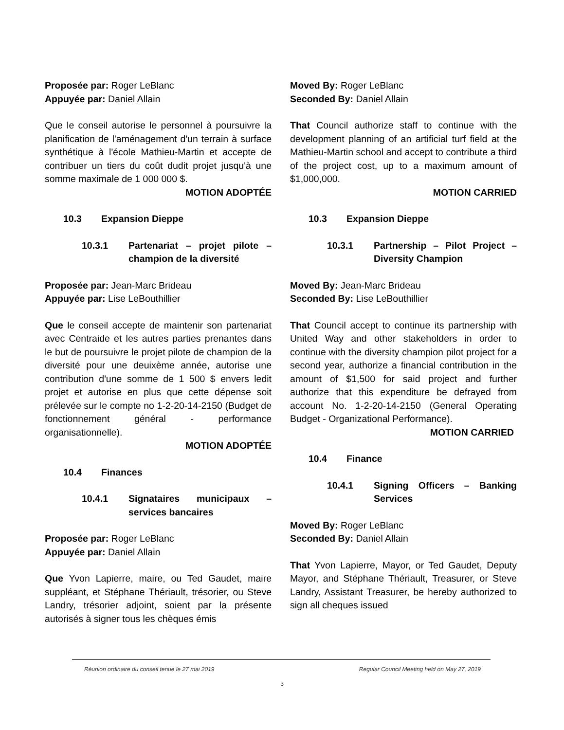Proposée par: Roger LeBlanc
Appuyée par: Daniel Allain
Que le conseil autorise le personnel à poursuivre la planification de l'aménagement d'un terrain à surface synthétique à l'école Mathieu-Martin et accepte de contribuer un tiers du coût dudit projet jusqu'à une somme maximale de 1 000 000 $.
MOTION ADOPTÉE
10.3 Expansion Dieppe
10.3.1 Partenariat – projet pilote – champion de la diversité
Proposée par: Jean-Marc Brideau
Appuyée par: Lise LeBouthillier
Que le conseil accepte de maintenir son partenariat avec Centraide et les autres parties prenantes dans le but de poursuivre le projet pilote de champion de la diversité pour une deuixème année, autorise une contribution d'une somme de 1 500 $ envers ledit projet et autorise en plus que cette dépense soit prélevée sur le compte no 1-2-20-14-2150 (Budget de fonctionnement général - performance organisationnelle).
MOTION ADOPTÉE
10.4 Finances
10.4.1 Signataires municipaux – services bancaires
Proposée par: Roger LeBlanc
Appuyée par: Daniel Allain
Que Yvon Lapierre, maire, ou Ted Gaudet, maire suppléant, et Stéphane Thériault, trésorier, ou Steve Landry, trésorier adjoint, soient par la présente autorisés à signer tous les chèques émis
Moved By: Roger LeBlanc
Seconded By: Daniel Allain
That Council authorize staff to continue with the development planning of an artificial turf field at the Mathieu-Martin school and accept to contribute a third of the project cost, up to a maximum amount of $1,000,000.
MOTION CARRIED
10.3 Expansion Dieppe
10.3.1 Partnership – Pilot Project – Diversity Champion
Moved By: Jean-Marc Brideau
Seconded By: Lise LeBouthillier
That Council accept to continue its partnership with United Way and other stakeholders in order to continue with the diversity champion pilot project for a second year, authorize a financial contribution in the amount of $1,500 for said project and further authorize that this expenditure be defrayed from account No. 1-2-20-14-2150 (General Operating Budget - Organizational Performance).
MOTION CARRIED
10.4 Finance
10.4.1 Signing Officers – Banking Services
Moved By: Roger LeBlanc
Seconded By: Daniel Allain
That Yvon Lapierre, Mayor, or Ted Gaudet, Deputy Mayor, and Stéphane Thériault, Treasurer, or Steve Landry, Assistant Treasurer, be hereby authorized to sign all cheques issued
Réunion ordinaire du conseil tenue le 27 mai 2019 Regular Council Meeting held on May 27, 2019
3